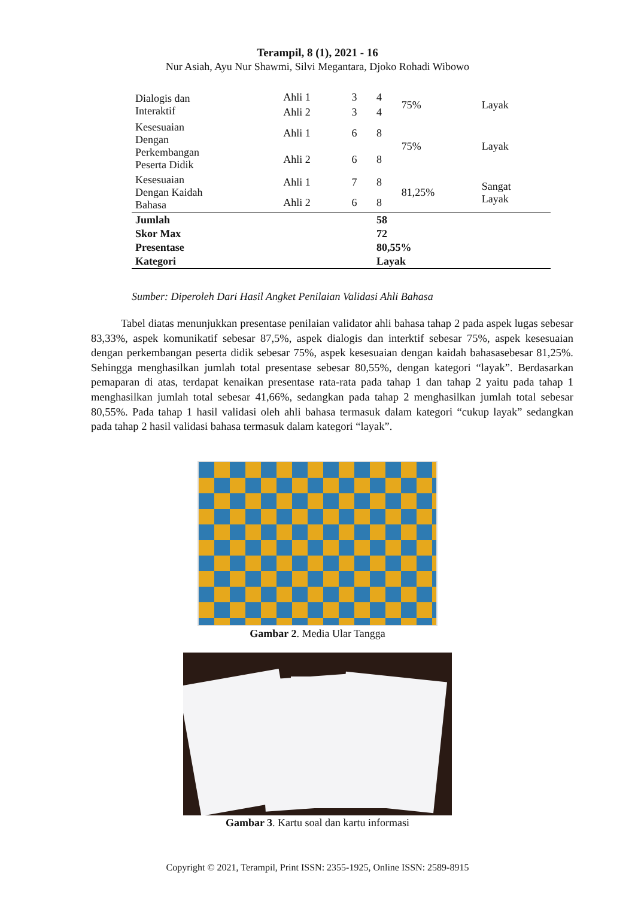Terampil, 8 (1), 2021 - 16
Nur Asiah, Ayu Nur Shawmi, Silvi Megantara, Djoko Rohadi Wibowo
| Dialogis dan Interaktif | Ahli 1 | 3 | 4 | 75% | Layak |
| | Ahli 2 | 3 | 4 | | |
| Kesesuaian Dengan Perkembangan Peserta Didik | Ahli 1 | 6 | 8 | 75% | Layak |
| | Ahli 2 | 6 | 8 | | |
| Kesesuaian Dengan Kaidah Bahasa | Ahli 1 | 7 | 8 | 81,25% | Sangat Layak |
| | Ahli 2 | 6 | 8 | | |
| Jumlah | | | 58 | | |
| Skor Max | | | 72 | | |
| Presentase | | | 80,55% | | |
| Kategori | | | Layak | | |
Sumber: Diperoleh Dari Hasil Angket Penilaian Validasi Ahli Bahasa
Tabel diatas menunjukkan presentase penilaian validator ahli bahasa tahap 2 pada aspek lugas sebesar 83,33%, aspek komunikatif sebesar 87,5%, aspek dialogis dan interktif sebesar 75%, aspek kesesuaian dengan perkembangan peserta didik sebesar 75%, aspek kesesuaian dengan kaidah bahasasebesar 81,25%. Sehingga menghasilkan jumlah total presentase sebesar 80,55%, dengan kategori “layak”. Berdasarkan pemaparan di atas, terdapat kenaikan presentase rata-rata pada tahap 1 dan tahap 2 yaitu pada tahap 1 menghasilkan jumlah total sebesar 41,66%, sedangkan pada tahap 2 menghasilkan jumlah total sebesar 80,55%. Pada tahap 1 hasil validasi oleh ahli bahasa termasuk dalam kategori “cukup layak” sedangkan pada tahap 2 hasil validasi bahasa termasuk dalam kategori “layak”.
Gambar 2. Media Ular Tangga
Gambar 3. Kartu soal dan kartu informasi
Copyright © 2021, Terampil, Print ISSN: 2355-1925, Online ISSN: 2589-8915